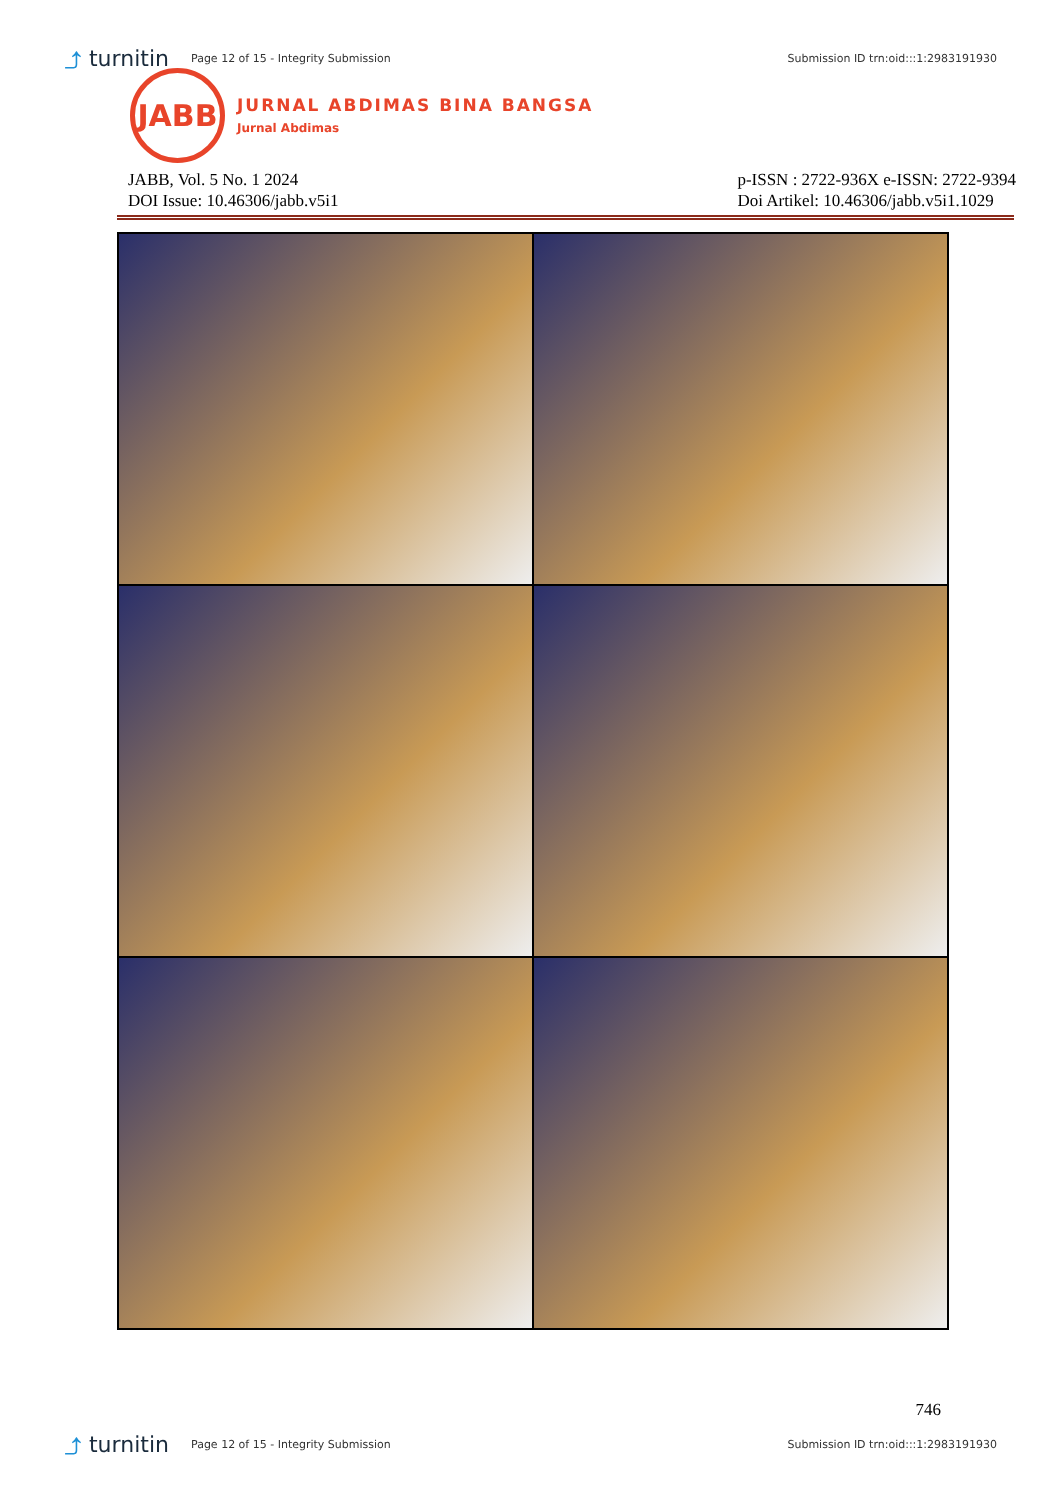⤴ turnitin
Page 12 of 15 - Integrity Submission
Submission ID trn:oid:::1:2983191930
JABB
JURNAL ABDIMAS BINA BANGSA
Jurnal Abdimas
JABB, Vol. 5 No. 1 2024
DOI Issue: 10.46306/jabb.v5i1
p-ISSN : 2722-936X e-ISSN: 2722-9394
Doi Artikel: 10.46306/jabb.v5i1.1029
746
⤴ turnitin
Page 12 of 15 - Integrity Submission
Submission ID trn:oid:::1:2983191930